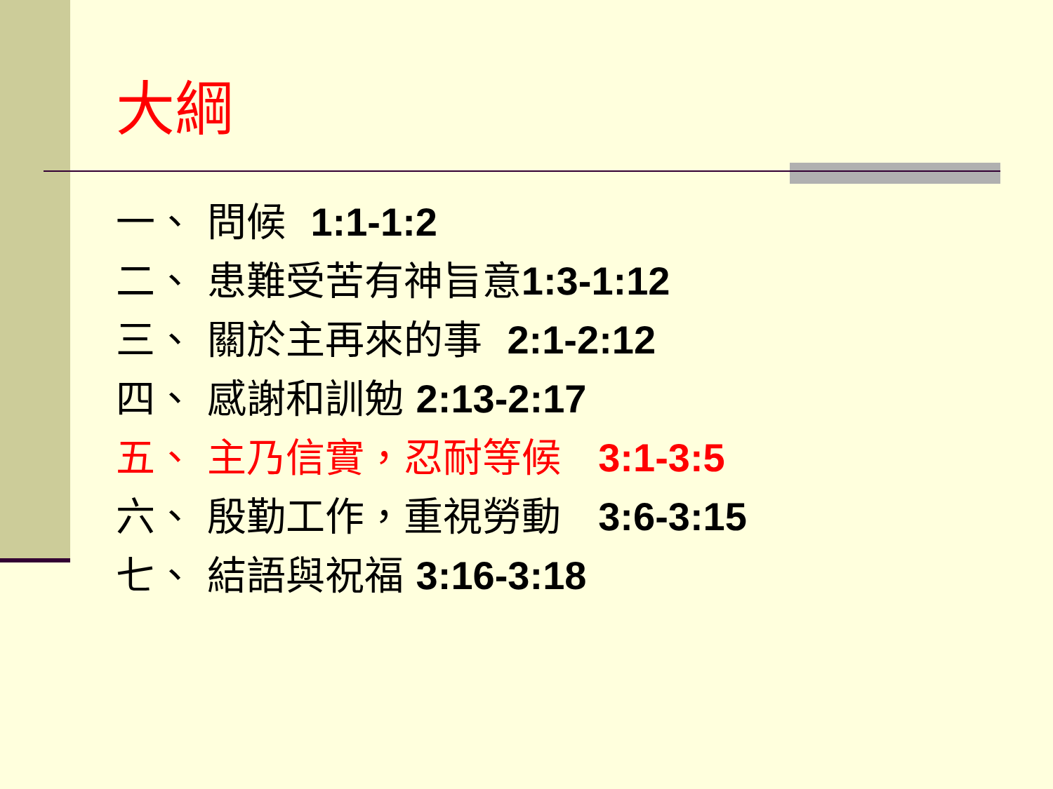大綱
一、 問候 1:1-1:2
二、 患難受苦有神旨意1:3-1:12
三、 關於主再來的事 2:1-2:12
四、 感謝和訓勉 2:13-2:17
五、 主乃信實，忍耐等候 3:1-3:5
六、 殷勤工作，重視勞動 3:6-3:15
七、 結語與祝福 3:16-3:18